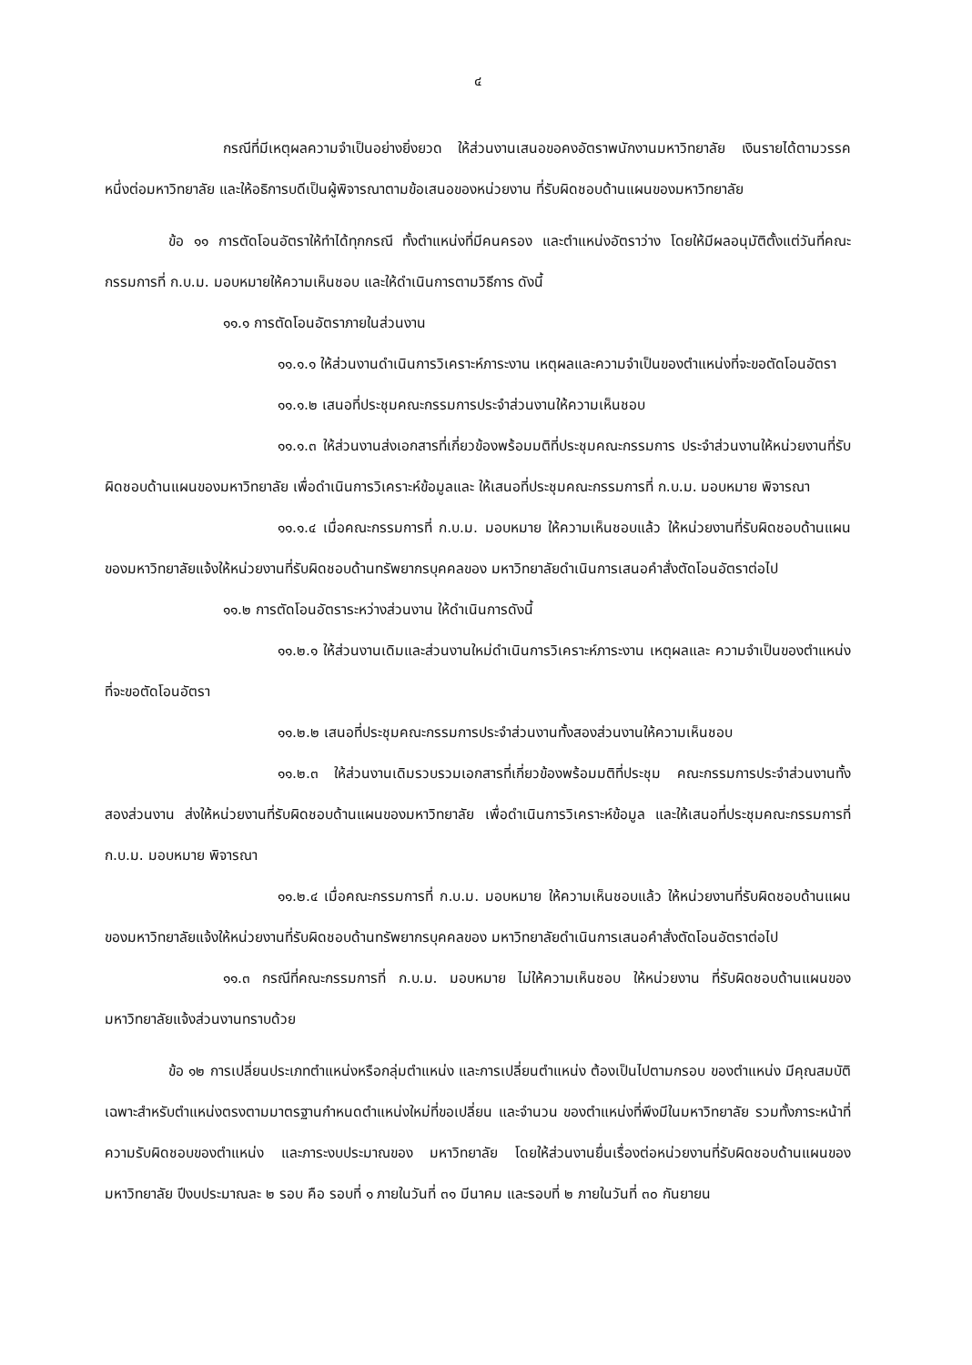๔
กรณีที่มีเหตุผลความจำเป็นอย่างยิ่งยวด ให้ส่วนงานเสนอขอคงอัตราพนักงานมหาวิทยาลัย เงินรายได้ตามวรรคหนึ่งต่อมหาวิทยาลัย และให้อธิการบดีเป็นผู้พิจารณาตามข้อเสนอของหน่วยงาน ที่รับผิดชอบด้านแผนของมหาวิทยาลัย
ข้อ ๑๑ การตัดโอนอัตราให้ทำได้ทุกกรณี ทั้งตำแหน่งที่มีคนครอง และตำแหน่งอัตราว่าง โดยให้มีผลอนุมัติตั้งแต่วันที่คณะกรรมการที่ ก.บ.ม. มอบหมายให้ความเห็นชอบ และให้ดำเนินการตามวิธีการ ดังนี้
๑๑.๑ การตัดโอนอัตราภายในส่วนงาน
๑๑.๑.๑ ให้ส่วนงานดำเนินการวิเคราะห์ภาระงาน เหตุผลและความจำเป็นของตำแหน่งที่จะขอตัดโอนอัตรา
๑๑.๑.๒ เสนอที่ประชุมคณะกรรมการประจำส่วนงานให้ความเห็นชอบ
๑๑.๑.๓ ให้ส่วนงานส่งเอกสารที่เกี่ยวข้องพร้อมมติที่ประชุมคณะกรรมการ ประจำส่วนงานให้หน่วยงานที่รับผิดชอบด้านแผนของมหาวิทยาลัย เพื่อดำเนินการวิเคราะห์ข้อมูลและ ให้เสนอที่ประชุมคณะกรรมการที่ ก.บ.ม. มอบหมาย พิจารณา
๑๑.๑.๔ เมื่อคณะกรรมการที่ ก.บ.ม. มอบหมาย ให้ความเห็นชอบแล้ว ให้หน่วยงานที่รับผิดชอบด้านแผนของมหาวิทยาลัยแจ้งให้หน่วยงานที่รับผิดชอบด้านทรัพยากรบุคคลของ มหาวิทยาลัยดำเนินการเสนอคำสั่งตัดโอนอัตราต่อไป
๑๑.๒ การตัดโอนอัตราระหว่างส่วนงาน ให้ดำเนินการดังนี้
๑๑.๒.๑ ให้ส่วนงานเดิมและส่วนงานใหม่ดำเนินการวิเคราะห์ภาระงาน เหตุผลและ ความจำเป็นของตำแหน่งที่จะขอตัดโอนอัตรา
๑๑.๒.๒ เสนอที่ประชุมคณะกรรมการประจำส่วนงานทั้งสองส่วนงานให้ความเห็นชอบ
๑๑.๒.๓ ให้ส่วนงานเดิมรวบรวมเอกสารที่เกี่ยวข้องพร้อมมติที่ประชุม คณะกรรมการประจำส่วนงานทั้งสองส่วนงาน ส่งให้หน่วยงานที่รับผิดชอบด้านแผนของมหาวิทยาลัย เพื่อดำเนินการวิเคราะห์ข้อมูล และให้เสนอที่ประชุมคณะกรรมการที่ ก.บ.ม. มอบหมาย พิจารณา
๑๑.๒.๔ เมื่อคณะกรรมการที่ ก.บ.ม. มอบหมาย ให้ความเห็นชอบแล้ว ให้หน่วยงานที่รับผิดชอบด้านแผนของมหาวิทยาลัยแจ้งให้หน่วยงานที่รับผิดชอบด้านทรัพยากรบุคคลของ มหาวิทยาลัยดำเนินการเสนอคำสั่งตัดโอนอัตราต่อไป
๑๑.๓ กรณีที่คณะกรรมการที่ ก.บ.ม. มอบหมาย ไม่ให้ความเห็นชอบ ให้หน่วยงาน ที่รับผิดชอบด้านแผนของมหาวิทยาลัยแจ้งส่วนงานทราบด้วย
ข้อ ๑๒ การเปลี่ยนประเภทตำแหน่งหรือกลุ่มตำแหน่ง และการเปลี่ยนตำแหน่ง ต้องเป็นไปตามกรอบ ของตำแหน่ง มีคุณสมบัติเฉพาะสำหรับตำแหน่งตรงตามมาตรฐานกำหนดตำแหน่งใหม่ที่ขอเปลี่ยน และจำนวน ของตำแหน่งที่พึงมีในมหาวิทยาลัย รวมทั้งภาระหน้าที่ความรับผิดชอบของตำแหน่ง และภาระงบประมาณของ มหาวิทยาลัย โดยให้ส่วนงานยื่นเรื่องต่อหน่วยงานที่รับผิดชอบด้านแผนของมหาวิทยาลัย ปีงบประมาณละ ๒ รอบ คือ รอบที่ ๑ ภายในวันที่ ๓๑ มีนาคม และรอบที่ ๒ ภายในวันที่ ๓๐ กันยายน